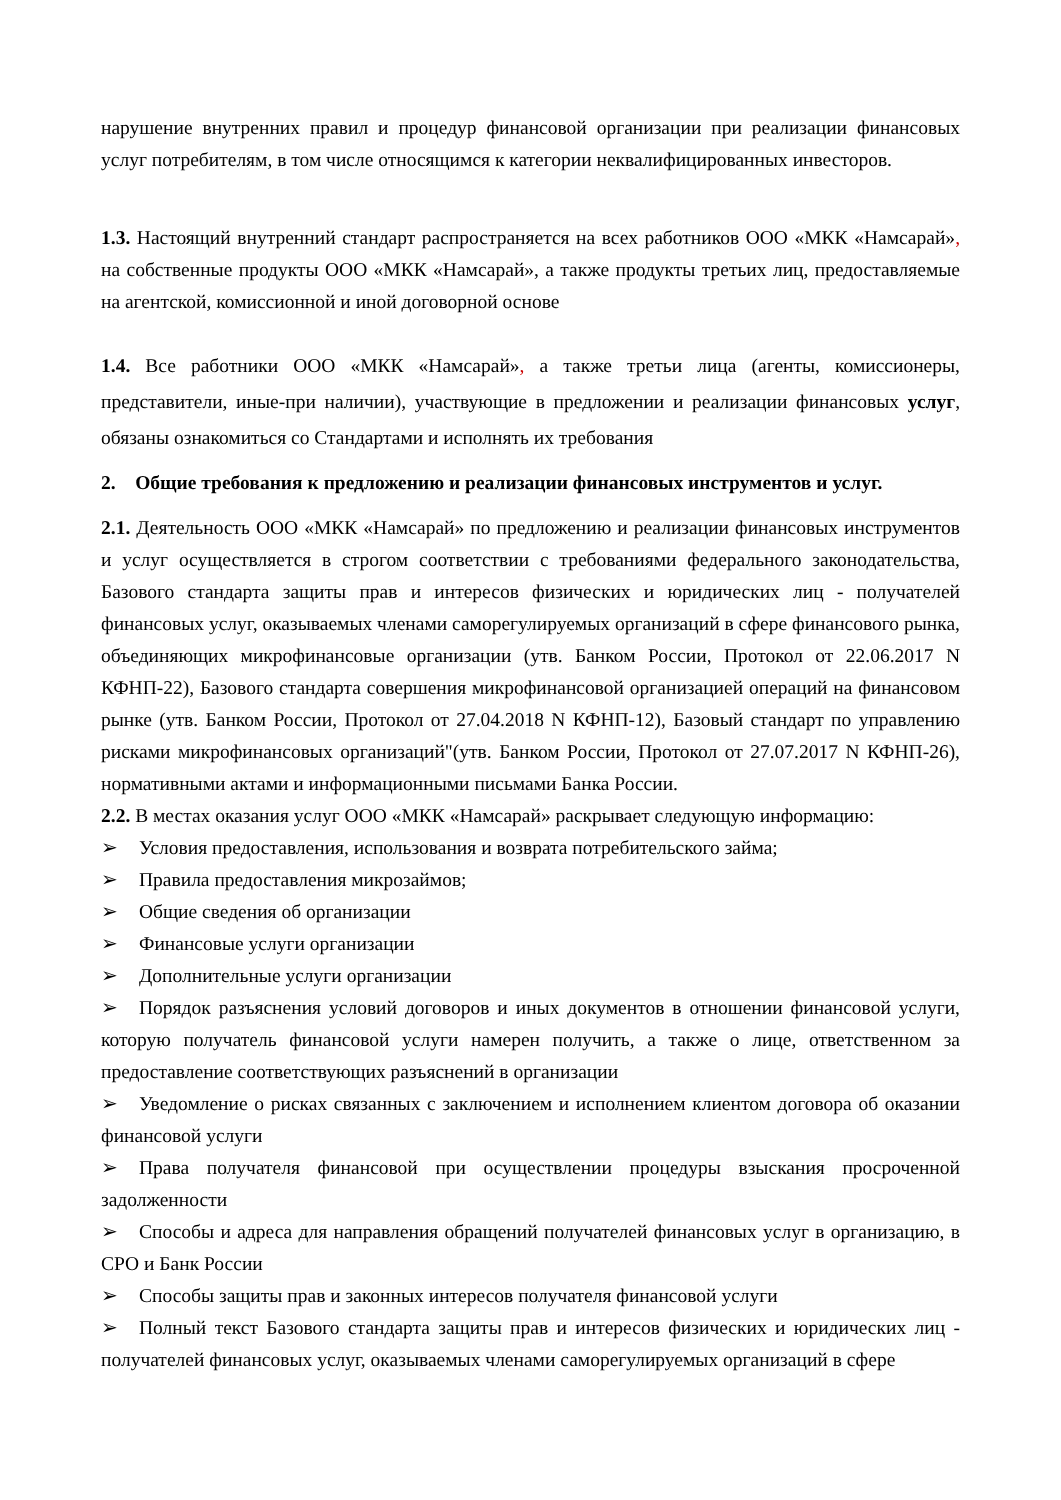нарушение внутренних правил и процедур финансовой организации при реализации финансовых услуг потребителям, в том числе относящимся к категории неквалифицированных инвесторов.
1.3. Настоящий внутренний стандарт распространяется на всех работников ООО «МКК «Намсарай», на собственные продукты ООО «МКК «Намсарай», а также продукты третьих лиц, предоставляемые на агентской, комиссионной и иной договорной основе
1.4. Все работники ООО «МКК «Намсарай», а также третьи лица (агенты, комиссионеры, представители, иные-при наличии), участвующие в предложении и реализации финансовых услуг, обязаны ознакомиться со Стандартами и исполнять их требования
2. Общие требования к предложению и реализации финансовых инструментов и услуг.
2.1. Деятельность ООО «МКК «Намсарай» по предложению и реализации финансовых инструментов и услуг осуществляется в строгом соответствии с требованиями федерального законодательства, Базового стандарта защиты прав и интересов физических и юридических лиц - получателей финансовых услуг, оказываемых членами саморегулируемых организаций в сфере финансового рынка, объединяющих микрофинансовые организации (утв. Банком России, Протокол от 22.06.2017 N КФНП-22), Базового стандарта совершения микрофинансовой организацией операций на финансовом рынке (утв. Банком России, Протокол от 27.04.2018 N КФНП-12), Базовый стандарт по управлению рисками микрофинансовых организаций"(утв. Банком России, Протокол от 27.07.2017 N КФНП-26), нормативными актами и информационными письмами Банка России.
2.2. В местах оказания услуг ООО «МКК «Намсарай» раскрывает следующую информацию:
➢ Условия предоставления, использования и возврата потребительского займа;
➢ Правила предоставления микрозаймов;
➢ Общие сведения об организации
➢ Финансовые услуги организации
➢ Дополнительные услуги организации
➢ Порядок разъяснения условий договоров и иных документов в отношении финансовой услуги, которую получатель финансовой услуги намерен получить, а также о лице, ответственном за предоставление соответствующих разъяснений в организации
➢ Уведомление о рисках связанных с заключением и исполнением клиентом договора об оказании финансовой услуги
➢ Права получателя финансовой при осуществлении процедуры взыскания просроченной задолженности
➢ Способы и адреса для направления обращений получателей финансовых услуг в организацию, в СРО и Банк России
➢ Способы защиты прав и законных интересов получателя финансовой услуги
➢ Полный текст Базового стандарта защиты прав и интересов физических и юридических лиц - получателей финансовых услуг, оказываемых членами саморегулируемых организаций в сфере